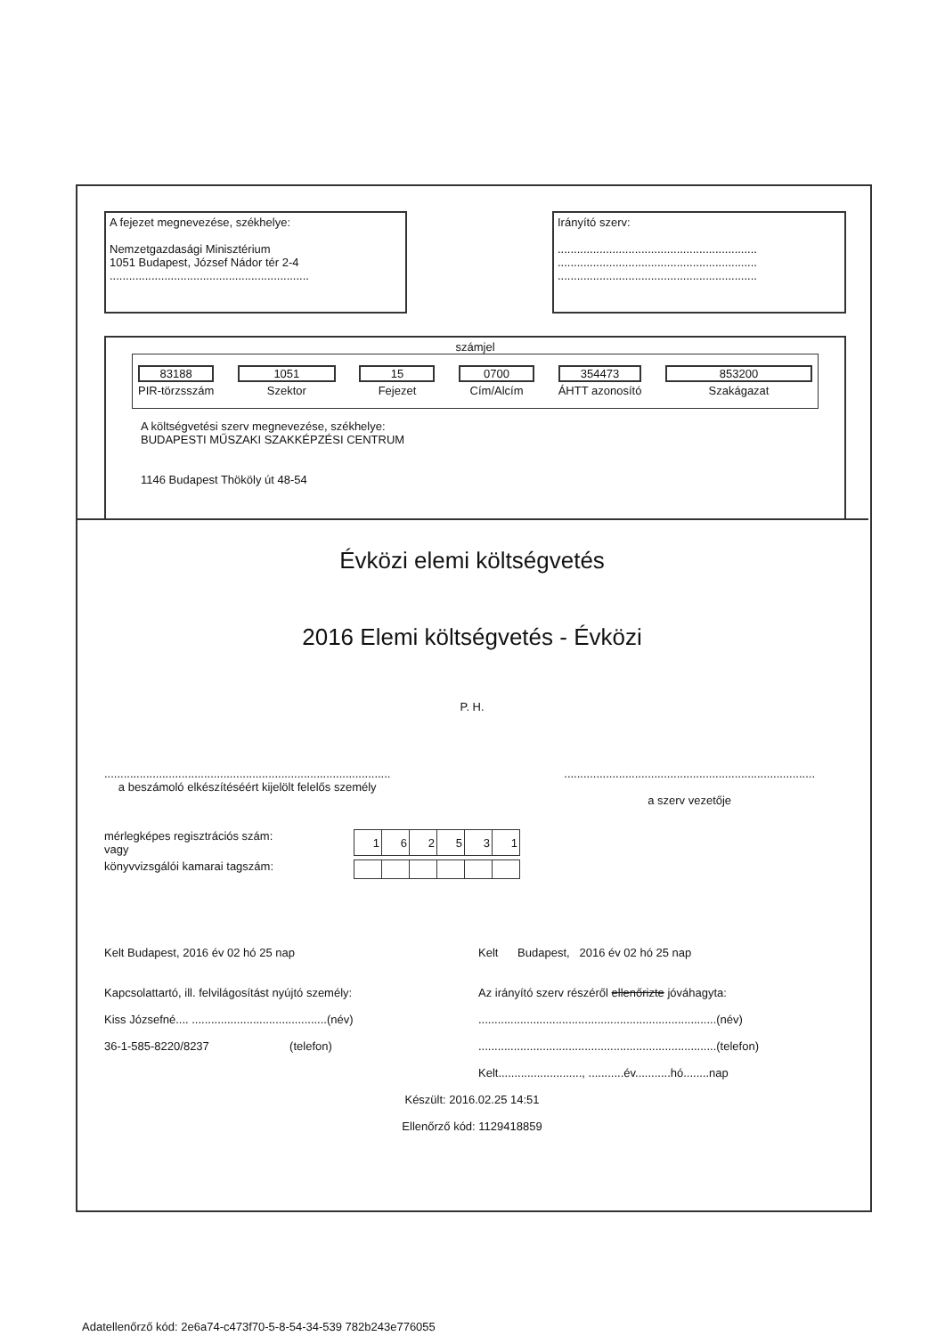A fejezet megnevezése, székhelye:
Nemzetgazdasági Minisztérium
1051 Budapest, József Nádor tér 2-4
..............................................................
Irányító szerv:
..............................................................
..............................................................
..............................................................
számjel
83188
PIR-törzsszám
1051
Szektor
15
Fejezet
0700
Cím/Alcím
354473
ÁHTT azonosító
853200
Szakágazat
A költségvetési szerv megnevezése, székhelye:
BUDAPESTI MŰSZAKI SZAKKÉPZÉSI CENTRUM
1146 Budapest Thököly út 48-54
Évközi elemi költségvetés
2016 Elemi költségvetés - Évközi
P. H.
.........................................................................................
a beszámoló elkészítéséért kijelölt felelős személy
..............................................................................
a szerv vezetője
mérlegképes regisztrációs szám:
vagy
| 1 | 6 | 2 | 5 | 3 | 1 |
könyvvizsgálói kamarai tagszám:
Kelt Budapest, 2016 év 02 hó 25 nap
Kapcsolattartó, ill. felvilágosítást nyújtó személy:
Kiss Józsefné.... ..........................................(név)
36-1-585-8220/8237 (telefon)
Kelt Budapest, 2016 év 02 hó 25 nap
Az irányító szerv részéről ellenőrizte jóváhagyta:
..........................................................................(név)
..........................................................................(telefon)
Kelt.........................., ...........év...........hó........nap
Készült: 2016.02.25 14:51
Ellenőrző kód: 1129418859
Adatellenőrző kód: 2e6a74-c473f70-5-8-54-34-539 782b243e776055